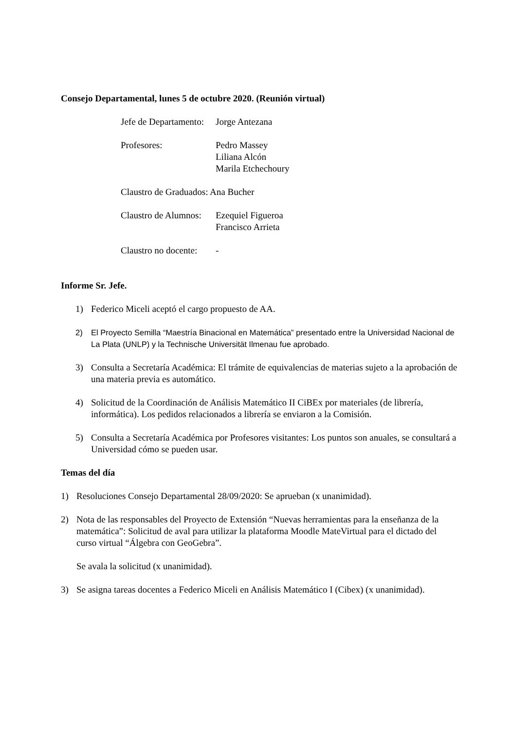Consejo Departamental, lunes 5 de octubre 2020. (Reunión virtual)
Jefe de Departamento:
Jorge Antezana
Profesores: Pedro Massey
Liliana Alcón
Marila Etchechoury
Claustro de Graduados: Ana Bucher
Claustro de Alumnos:
Ezequiel Figueroa
Francisco Arrieta
Claustro no docente:
-
Informe Sr. Jefe.
1) Federico Miceli aceptó el cargo propuesto de AA.
2) El Proyecto Semilla “Maestría Binacional en Matemática” presentado entre la Universidad Nacional de La Plata (UNLP) y la Technische Universität Ilmenau fue aprobado.
3) Consulta a Secretaría Académica: El trámite de equivalencias de materias sujeto a la aprobación de una materia previa es automático.
4) Solicitud de la Coordinación de Análisis Matemático II CiBEx por materiales (de librería, informática). Los pedidos relacionados a librería se enviaron a la Comisión.
5) Consulta a Secretaría Académica por Profesores visitantes: Los puntos son anuales, se consultará a Universidad cómo se pueden usar.
Temas del día
1) Resoluciones Consejo Departamental 28/09/2020: Se aprueban (x unanimidad).
2) Nota de las responsables del Proyecto de Extensión “Nuevas herramientas para la enseñanza de la matemática”: Solicitud de aval para utilizar la plataforma Moodle MateVirtual para el dictado del curso virtual “Álgebra con GeoGebra”.
Se avala la solicitud (x unanimidad).
3) Se asigna tareas docentes a Federico Miceli en Análisis Matemático I (Cibex) (x unanimidad).